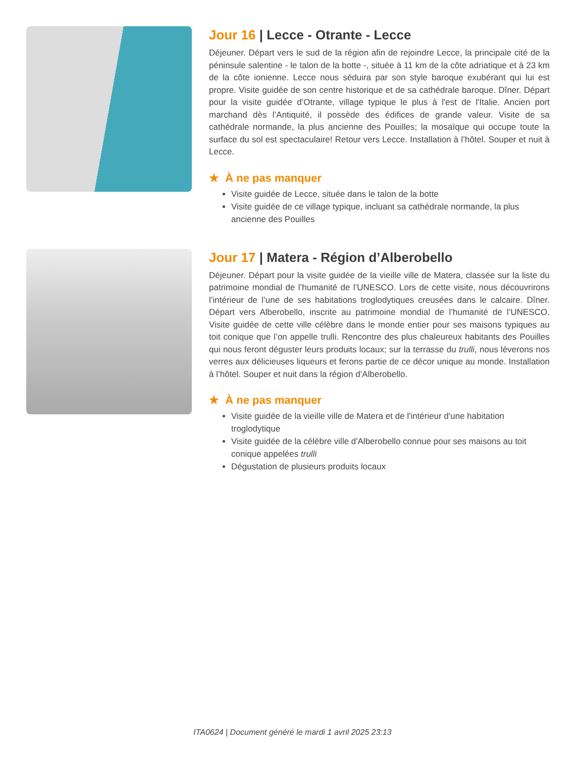Jour 16 | Lecce - Otrante - Lecce
Déjeuner. Départ vers le sud de la région afin de rejoindre Lecce, la principale cité de la péninsule salentine - le talon de la botte -, située à 11 km de la côte adriatique et à 23 km de la côte ionienne. Lecce nous séduira par son style baroque exubérant qui lui est propre. Visite guidée de son centre historique et de sa cathédrale baroque. Dîner. Départ pour la visite guidée d’Otrante, village typique le plus à l'est de l'Italie. Ancien port marchand dès l’Antiquité, il possède des édifices de grande valeur. Visite de sa cathédrale normande, la plus ancienne des Pouilles; la mosaïque qui occupe toute la surface du sol est spectaculaire! Retour vers Lecce. Installation à l’hôtel. Souper et nuit à Lecce.
★ À ne pas manquer
Visite guidée de Lecce, située dans le talon de la botte
Visite guidée de ce village typique, incluant sa cathédrale normande, la plus ancienne des Pouilles
Jour 17 | Matera - Région d’Alberobello
Déjeuner. Départ pour la visite guidée de la vieille ville de Matera, classée sur la liste du patrimoine mondial de l’humanité de l’UNESCO. Lors de cette visite, nous découvrirons l’intérieur de l’une de ses habitations troglodytiques creusées dans le calcaire. Dîner. Départ vers Alberobello, inscrite au patrimoine mondial de l’humanité de l’UNESCO. Visite guidée de cette ville célèbre dans le monde entier pour ses maisons typiques au toit conique que l’on appelle trulli. Rencontre des plus chaleureux habitants des Pouilles qui nous feront déguster leurs produits locaux; sur la terrasse du trulli, nous lèverons nos verres aux délicieuses liqueurs et ferons partie de ce décor unique au monde. Installation à l’hôtel. Souper et nuit dans la région d’Alberobello.
★ À ne pas manquer
Visite guidée de la vieille ville de Matera et de l'intérieur d'une habitation troglodytique
Visite guidée de la célèbre ville d'Alberobello connue pour ses maisons au toit conique appelées trulli
Dégustation de plusieurs produits locaux
ITA0624 | Document généré le mardi 1 avril 2025 23:13